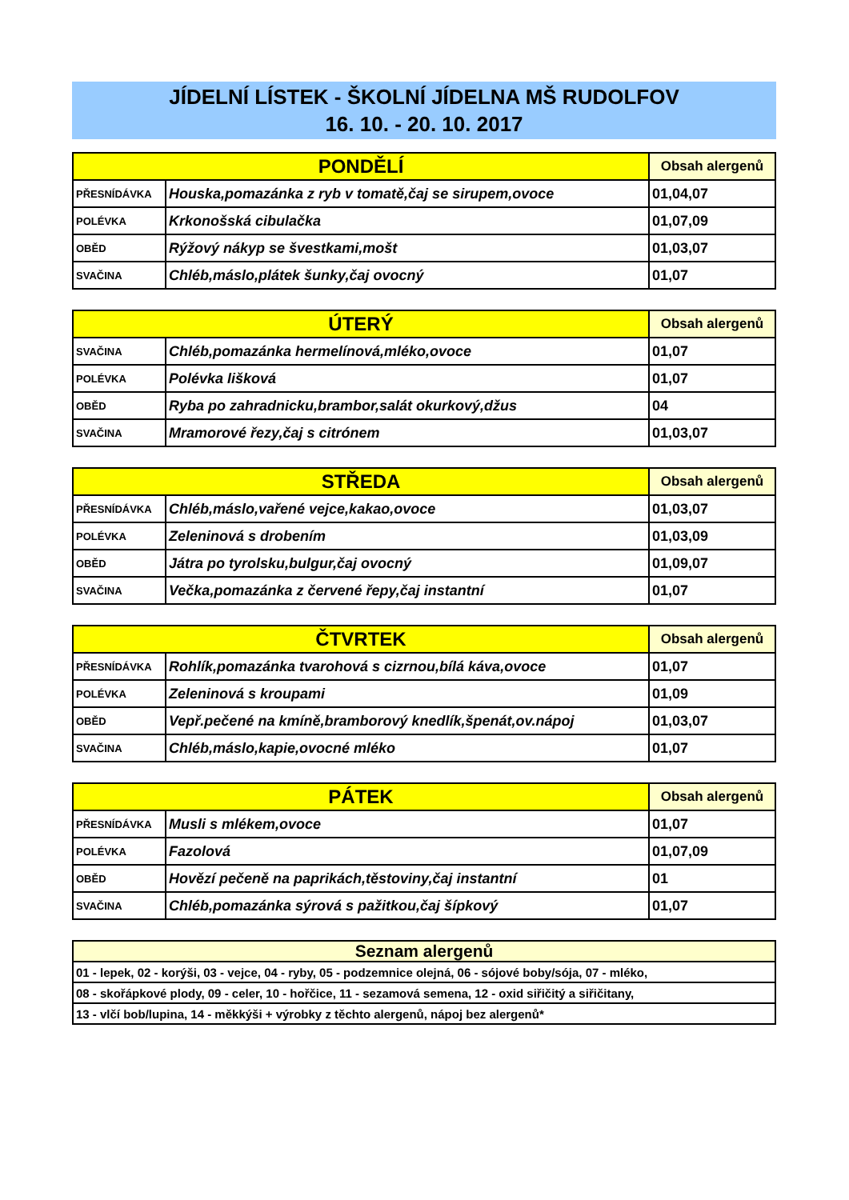JÍDELNÍ LÍSTEK - ŠKOLNÍ JÍDELNA MŠ RUDOLFOV
16. 10. - 20. 10. 2017
| PONDĚLÍ | | Obsah alergenů |
| --- | --- | --- |
| PŘESNÍDÁVKA | Houska,pomazánka z ryb v tomatě,čaj se sirupem,ovoce | 01,04,07 |
| POLÉVKA | Krkonošská cibulačka | 01,07,09 |
| OBĚD | Rýžový nákyp se švestkami,mošt | 01,03,07 |
| SVAČINA | Chléb,máslo,plátek šunky,čaj ovocný | 01,07 |
| ÚTERÝ | | Obsah alergenů |
| --- | --- | --- |
| SVAČINA | Chléb,pomazánka hermelínová,mléko,ovoce | 01,07 |
| POLÉVKA | Polévka lišková | 01,07 |
| OBĚD | Ryba po zahradnicku,brambor,salát okurkový,džus | 04 |
| SVAČINA | Mramorové řezy,čaj s citrónem | 01,03,07 |
| STŘEDA | | Obsah alergenů |
| --- | --- | --- |
| PŘESNÍDÁVKA | Chléb,máslo,vařené vejce,kakao,ovoce | 01,03,07 |
| POLÉVKA | Zeleninová s drobením | 01,03,09 |
| OBĚD | Játra po tyrolsku,bulgur,čaj ovocný | 01,09,07 |
| SVAČINA | Večka,pomazánka z červené řepy,čaj instantní | 01,07 |
| ČTVRTEK | | Obsah alergenů |
| --- | --- | --- |
| PŘESNÍDÁVKA | Rohlík,pomazánka tvarohová s cizrnou,bílá káva,ovoce | 01,07 |
| POLÉVKA | Zeleninová s kroupami | 01,09 |
| OBĚD | Vepř.pečené na kmíně,bramborový knedlík,špenát,ov.nápoj | 01,03,07 |
| SVAČINA | Chléb,máslo,kapie,ovocné mléko | 01,07 |
| PÁTEK | | Obsah alergenů |
| --- | --- | --- |
| PŘESNÍDÁVKA | Musli s mlékem,ovoce | 01,07 |
| POLÉVKA | Fazolová | 01,07,09 |
| OBĚD | Hovězí pečeně na paprikách,těstoviny,čaj instantní | 01 |
| SVAČINA | Chléb,pomazánka sýrová s pažitkou,čaj šípkový | 01,07 |
| Seznam alergenů |
| --- |
| 01 - lepek, 02 - korýši, 03 - vejce, 04 - ryby, 05 - podzemnice olejná, 06 - sójové boby/sója, 07 - mléko, |
| 08 - skořápkové plody, 09 - celer, 10 - hořčice, 11 - sezamová semena, 12 - oxid siřičitý a siřičitany, |
| 13 - vlčí bob/lupina, 14 - měkkýši + výrobky z těchto alergenů, nápoj bez alergenů* |